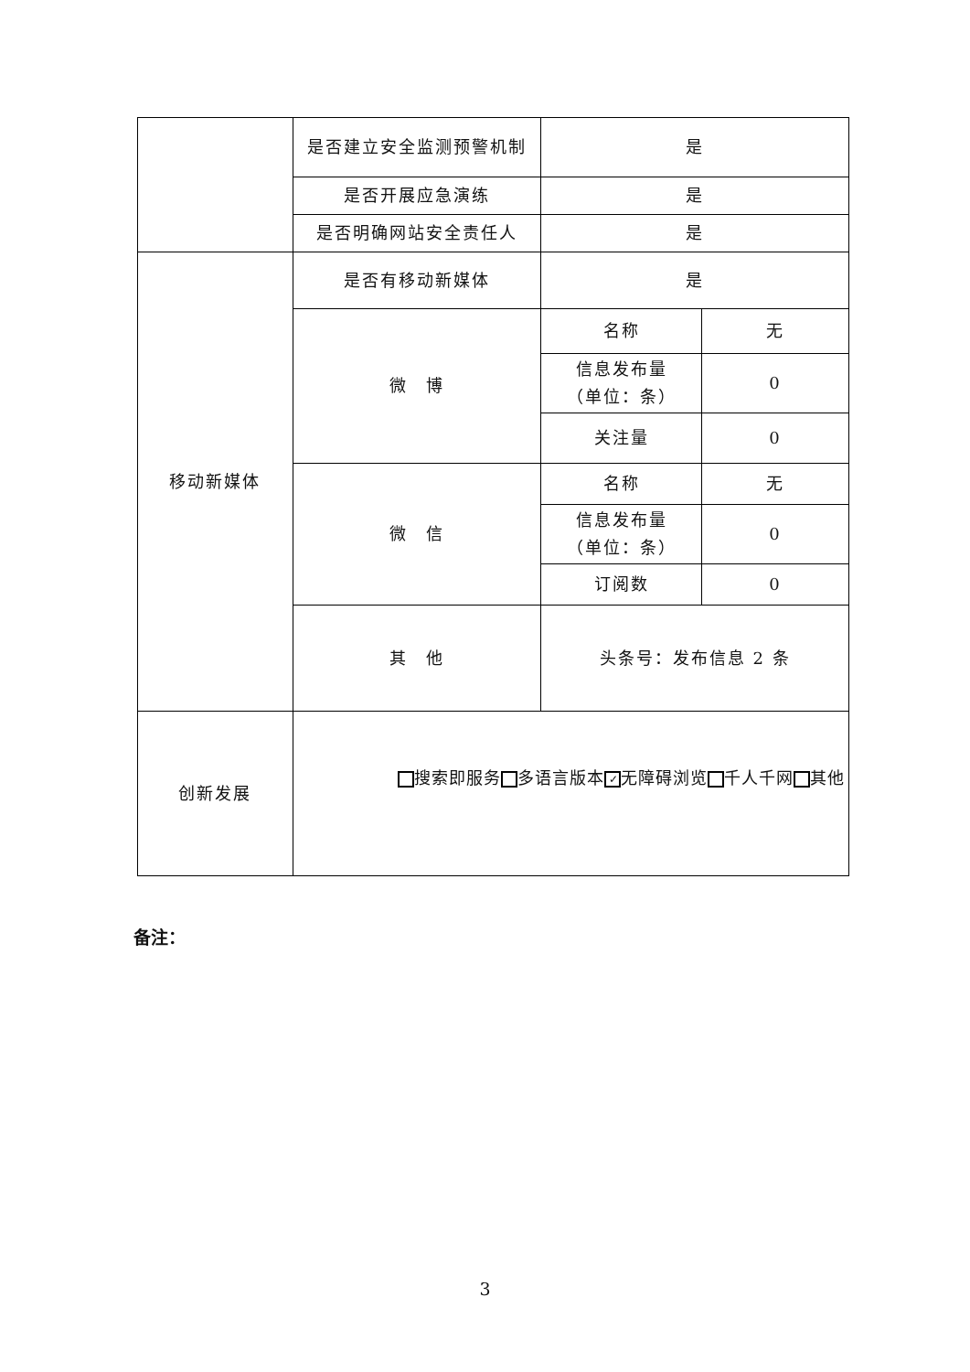| | 是否建立安全监测预警机制 | 是 | |
| | 是否开展应急演练 | 是 | |
| | 是否明确网站安全责任人 | 是 | |
| 移动新媒体 | 是否有移动新媒体 | 是 | |
| | 微 博 | 名称 | 无 |
| | | 信息发布量 （单位：条） | 0 |
| | | 关注量 | 0 |
| | 微 信 | 名称 | 无 |
| | | 信息发布量 （单位：条） | 0 |
| | | 订阅数 | 0 |
| | 其 他 | 头条号：发布信息 2 条 | |
| 创新发展 | 搜索即服务 多语言版本 ✓ 无障碍浏览 千人千网 其他 | | |
备注：
3